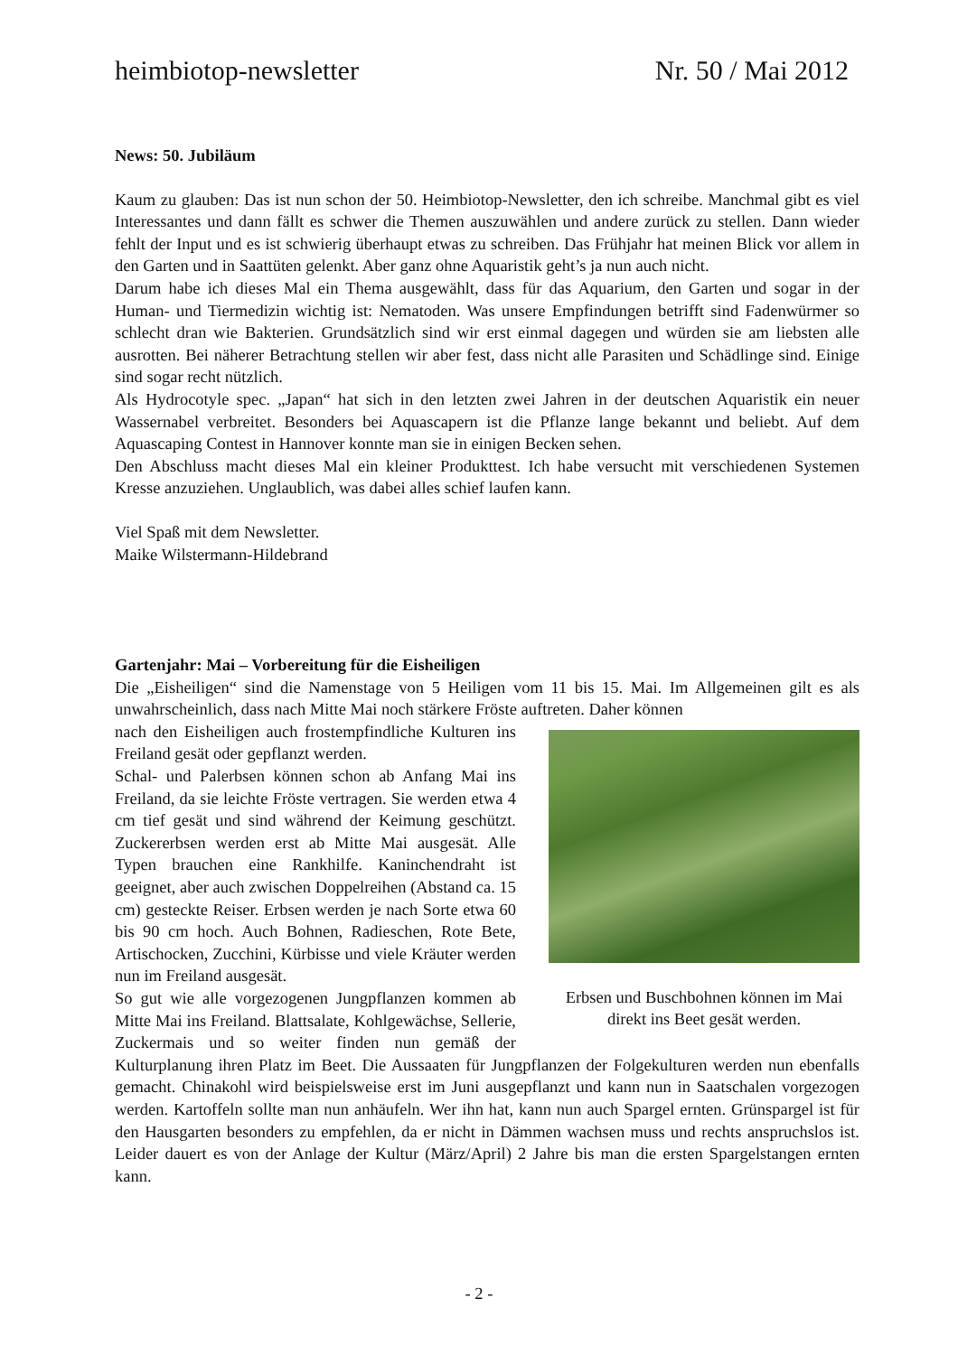heimbiotop-newsletter Nr. 50 / Mai 2012
News: 50. Jubiläum
Kaum zu glauben: Das ist nun schon der 50. Heimbiotop-Newsletter, den ich schreibe. Manchmal gibt es viel Interessantes und dann fällt es schwer die Themen auszuwählen und andere zurück zu stellen. Dann wieder fehlt der Input und es ist schwierig überhaupt etwas zu schreiben. Das Frühjahr hat meinen Blick vor allem in den Garten und in Saattüten gelenkt. Aber ganz ohne Aquaristik geht’s ja nun auch nicht.
Darum habe ich dieses Mal ein Thema ausgewählt, dass für das Aquarium, den Garten und sogar in der Human- und Tiermedizin wichtig ist: Nematoden. Was unsere Empfindungen betrifft sind Fadenwürmer so schlecht dran wie Bakterien. Grundsätzlich sind wir erst einmal dagegen und würden sie am liebsten alle ausrotten. Bei näherer Betrachtung stellen wir aber fest, dass nicht alle Parasiten und Schädlinge sind. Einige sind sogar recht nützlich.
Als Hydrocotyle spec. „Japan“ hat sich in den letzten zwei Jahren in der deutschen Aquaristik ein neuer Wassernabel verbreitet. Besonders bei Aquascapern ist die Pflanze lange bekannt und beliebt. Auf dem Aquascaping Contest in Hannover konnte man sie in einigen Becken sehen.
Den Abschluss macht dieses Mal ein kleiner Produkttest. Ich habe versucht mit verschiedenen Systemen Kresse anzuziehen. Unglaublich, was dabei alles schief laufen kann.
Viel Spaß mit dem Newsletter.
Maike Wilstermann-Hildebrand
Gartenjahr: Mai – Vorbereitung für die Eisheiligen
Die „Eisheiligen“ sind die Namenstage von 5 Heiligen vom 11 bis 15. Mai. Im Allgemeinen gilt es als unwahrscheinlich, dass nach Mitte Mai noch stärkere Fröste auftreten. Daher können
Erbsen und Buschbohnen können im Mai direkt ins Beet gesät werden.
nach den Eisheiligen auch frostempfindliche Kulturen ins Freiland gesät oder gepflanzt werden.
Schal- und Palerbsen können schon ab Anfang Mai ins Freiland, da sie leichte Fröste vertragen. Sie werden etwa 4 cm tief gesät und sind während der Keimung geschützt. Zuckererbsen werden erst ab Mitte Mai ausgesät. Alle Typen brauchen eine Rankhilfe. Kaninchendraht ist geeignet, aber auch zwischen Doppelreihen (Abstand ca. 15 cm) gesteckte Reiser. Erbsen werden je nach Sorte etwa 60 bis 90 cm hoch. Auch Bohnen, Radieschen, Rote Bete, Artischocken, Zucchini, Kürbisse und viele Kräuter werden nun im Freiland ausgesät.
So gut wie alle vorgezogenen Jungpflanzen kommen ab Mitte Mai ins Freiland. Blattsalate, Kohlgewächse, Sellerie, Zuckermais und so weiter finden nun gemäß der Kulturplanung ihren Platz im Beet. Die Aussaaten für Jungpflanzen der Folgekulturen werden nun ebenfalls gemacht. Chinakohl wird beispielsweise erst im Juni ausgepflanzt und kann nun in Saatschalen vorgezogen werden. Kartoffeln sollte man nun anhäufeln. Wer ihn hat, kann nun auch Spargel ernten. Grünspargel ist für den Hausgarten besonders zu empfehlen, da er nicht in Dämmen wachsen muss und rechts anspruchslos ist. Leider dauert es von der Anlage der Kultur (März/April) 2 Jahre bis man die ersten Spargelstangen ernten kann.
- 2 -